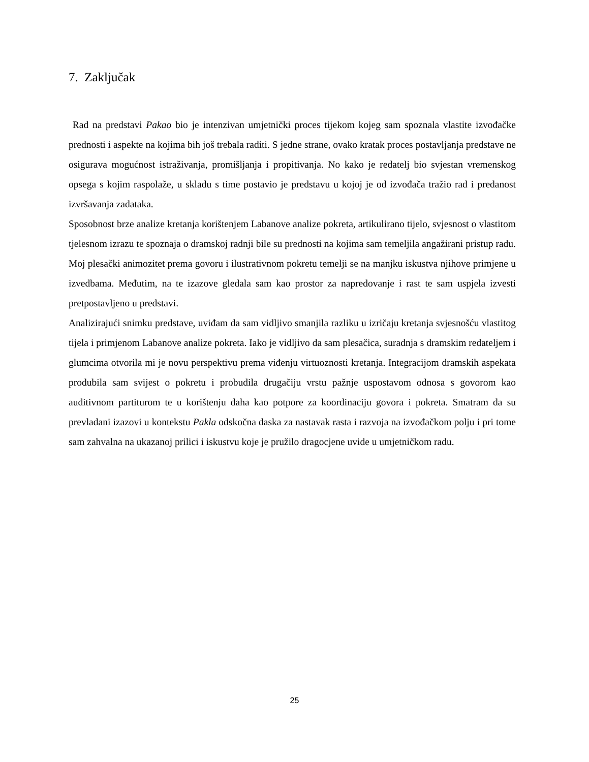7. Zaključak
Rad na predstavi Pakao bio je intenzivan umjetnički proces tijekom kojeg sam spoznala vlastite izvođačke prednosti i aspekte na kojima bih još trebala raditi. S jedne strane, ovako kratak proces postavljanja predstave ne osigurava mogućnost istraživanja, promišljanja i propitivanja. No kako je redatelj bio svjestan vremenskog opsega s kojim raspolaže, u skladu s time postavio je predstavu u kojoj je od izvođača tražio rad i predanost izvršavanja zadataka.
Sposobnost brze analize kretanja korištenjem Labanove analize pokreta, artikulirano tijelo, svjesnost o vlastitom tjelesnom izrazu te spoznaja o dramskoj radnji bile su prednosti na kojima sam temeljila angažirani pristup radu. Moj plesački animozitet prema govoru i ilustrativnom pokretu temelji se na manjku iskustva njihove primjene u izvedbama. Međutim, na te izazove gledala sam kao prostor za napredovanje i rast te sam uspjela izvesti pretpostavljeno u predstavi.
Analizirajući snimku predstave, uviđam da sam vidljivo smanjila razliku u izričaju kretanja svjesnošću vlastitog tijela i primjenom Labanove analize pokreta. Iako je vidljivo da sam plesačica, suradnja s dramskim redateljem i glumcima otvorila mi je novu perspektivu prema viđenju virtuoznosti kretanja. Integracijom dramskih aspekata produbila sam svijest o pokretu i probudila drugačiju vrstu pažnje uspostavom odnosa s govorom kao auditivnom partiturom te u korištenju daha kao potpore za koordinaciju govora i pokreta. Smatram da su prevladani izazovi u kontekstu Pakla odskočna daska za nastavak rasta i razvoja na izvođačkom polju i pri tome sam zahvalna na ukazanoj prilici i iskustvu koje je pružilo dragocjene uvide u umjetničkom radu.
25